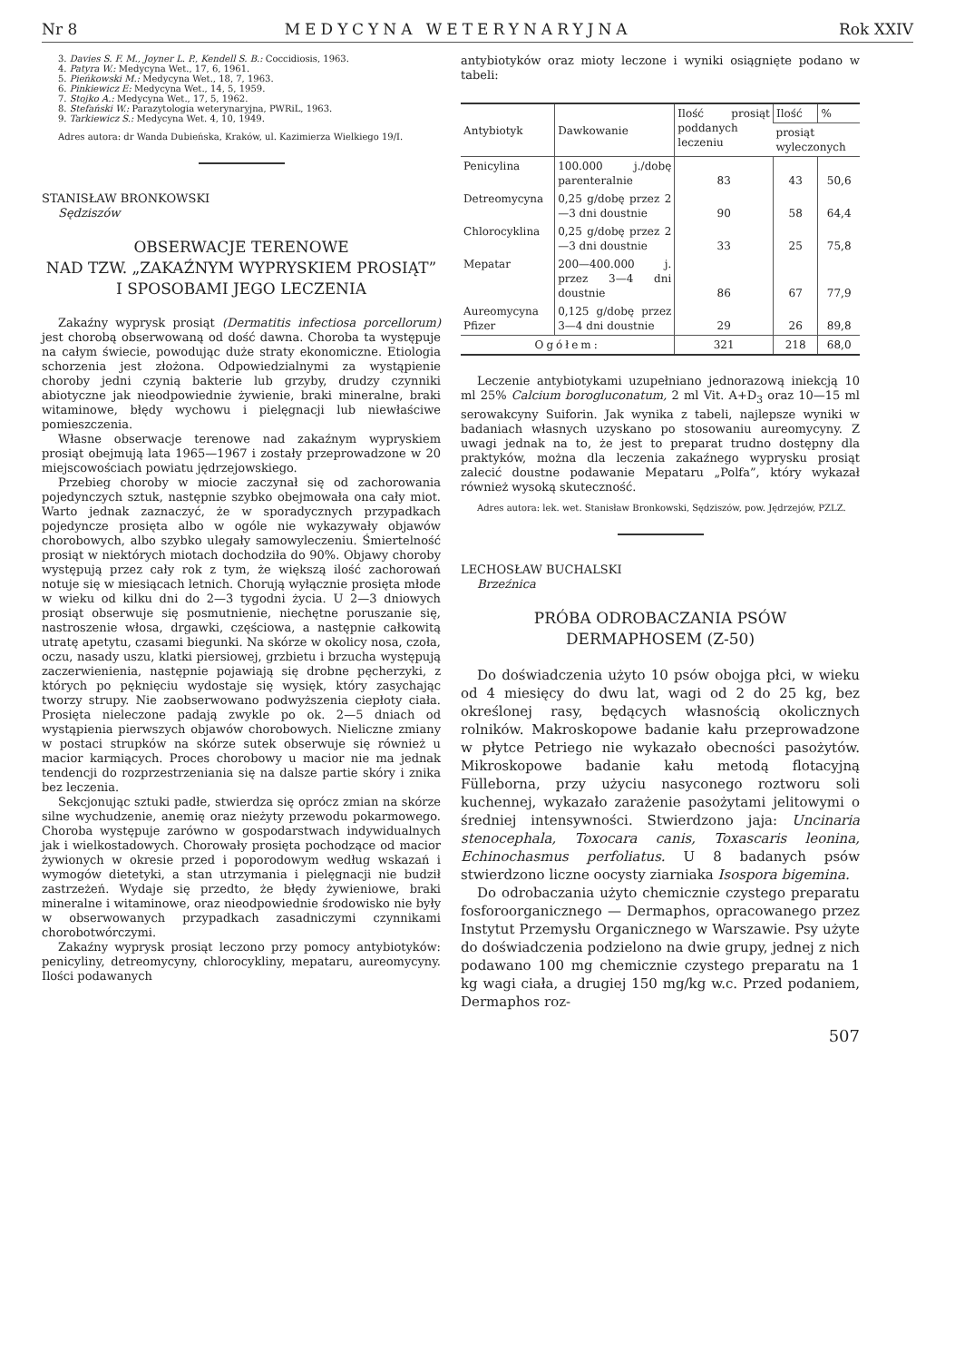Nr 8 MEDYCYNA WETERYNARYJNA Rok XXIV
3. Davies S. F. M., Joyner L. P., Kendell S. B.: Coccidiosis, 1963.
4. Patyra W.: Medycyna Wet., 17, 6, 1961.
5. Pieńkowski M.: Medycyna Wet., 18, 7, 1963.
6. Pinkiewicz E: Medycyna Wet., 14, 5, 1959.
7. Stojko A.: Medycyna Wet., 17, 5, 1962.
8. Stefański W.: Parazytologia weterynaryjna, PWRiL, 1963.
9. Tarkiewicz S.: Medycyna Wet. 4, 10, 1949.
Adres autora: dr Wanda Dubieńska, Kraków, ul. Kazimierza Wielkiego 19/I.
STANISŁAW BRONKOWSKI
Sędziszów
OBSERWACJE TERENOWE
NAD TZW. „ZAKAŹNYM WYPRYSKIEM PROSIĄT”
I SPOSOBAMI JEGO LECZENIA
Zakaźny wyprysk prosiąt (Dermatitis infectiosa porcellorum) jest chorobą obserwowaną od dość dawna. Choroba ta występuje na całym świecie, powodując duże straty ekonomiczne. Etiologia schorzenia jest złożona. Odpowiedzialnymi za wystąpienie choroby jedni czynią bakterie lub grzyby, drudzy czynniki abiotyczne jak nieodpowiednie żywienie, braki mineralne, braki witaminowe, błędy wychowu i pielęgnacji lub niewłaściwe pomieszczenia.
Własne obserwacje terenowe nad zakaźnym wypryskiem prosiąt obejmują lata 1965—1967 i zostały przeprowadzone w 20 miejscowościach powiatu jędrzejowskiego.
Przebieg choroby w miocie zaczynał się od zachorowania pojedynczych sztuk, następnie szybko obejmowała ona cały miot. Warto jednak zaznaczyć, że w sporadycznych przypadkach pojedyncze prosięta albo w ogóle nie wykazywały objawów chorobowych, albo szybko ulegały samowyleczeniu. Śmiertelność prosiąt w niektórych miotach dochodziła do 90%. Objawy choroby występują przez cały rok z tym, że większą ilość zachorowań notuje się w miesiącach letnich. Chorują wyłącznie prosięta młode w wieku od kilku dni do 2—3 tygodni życia. U 2—3 dniowych prosiąt obserwuje się posmutnienie, niechętne poruszanie się, nastroszenie włosa, drgawki, częściowa, a następnie całkowitą utratę apetytu, czasami biegunki. Na skórze w okolicy nosa, czoła, oczu, nasady uszu, klatki piersiowej, grzbietu i brzucha występują zaczerwienienia, następnie pojawiają się drobne pęcherzyki, z których po pęknięciu wydostaje się wysięk, który zasychając tworzy strupy. Nie zaobserwowano podwyższenia ciepłoty ciała. Prosięta nieleczone padają zwykle po ok. 2—5 dniach od wystąpienia pierwszych objawów chorobowych. Nieliczne zmiany w postaci strupków na skórze sutek obserwuje się również u macior karmiących. Proces chorobowy u macior nie ma jednak tendencji do rozprzestrzeniania się na dalsze partie skóry i znika bez leczenia.
Sekcjonując sztuki padłe, stwierdza się oprócz zmian na skórze silne wychudzenie, anemię oraz nieżyty przewodu pokarmowego. Choroba występuje zarówno w gospodarstwach indywidualnych jak i wielkostadowych. Chorowały prosięta pochodzące od macior żywionych w okresie przed i poporodowym według wskazań i wymogów dietetyki, a stan utrzymania i pielęgnacji nie budził zastrzeżeń. Wydaje się przedto, że błędy żywieniowe, braki mineralne i witaminowe, oraz nieodpowiednie środowisko nie były w obserwowanych przypadkach zasadniczymi czynnikami chorobotwórczymi.
Zakaźny wyprysk prosiąt leczono przy pomocy antybiotyków: penicyliny, detreomycyny, chlorocykliny, mepataru, aureomycyny. Ilości podawanych
antybiotyków oraz mioty leczone i wyniki osiągnięte podano w tabeli:
| Antybiotyk | Dawkowanie | Ilość prosiąt poddanych leczeniu | Ilość | % |
| --- | --- | --- | --- | --- |
| | | | prosiąt wyleczonych | |
| Penicylina | 100.000 j./dobę parenteralnie | 83 | 43 | 50,6 |
| Detreomycyna | 0,25 g/dobę przez 2—3 dni doustnie | 90 | 58 | 64,4 |
| Chlorocyklina | 0,25 g/dobę przez 2—3 dni doustnie | 33 | 25 | 75,8 |
| Mepatar | 200—400.000 j. przez 3—4 dni doustnie | 86 | 67 | 77,9 |
| Aureomycyna Pfizer | 0,125 g/dobę przez 3—4 dni doustnie | 29 | 26 | 89,8 |
| Ogółem: | | 321 | 218 | 68,0 |
Leczenie antybiotykami uzupełniano jednorazową iniekcją 10 ml 25% Calcium borogluconatum, 2 ml Vit. A+D<sub>3</sub> oraz 10—15 ml serowakcyny Suiforin. Jak wynika z tabeli, najlepsze wyniki w badaniach własnych uzyskano po stosowaniu aureomycyny. Z uwagi jednak na to, że jest to preparat trudno dostępny dla praktyków, można dla leczenia zakaźnego wyprysku prosiąt zalecić doustne podawanie Mepataru „Polfa”, który wykazał również wysoką skuteczność.
Adres autora: lek. wet. Stanisław Bronkowski, Sędziszów, pow. Jędrzejów, PZLZ.
LECHOSŁAW BUCHALSKI
Brzeźnica
PRÓBA ODROBACZANIA PSÓW
DERMAPHOSEM (Z-50)
Do doświadczenia użyto 10 psów obojga płci, w wieku od 4 miesięcy do dwu lat, wagi od 2 do 25 kg, bez określonej rasy, będących własnością okolicznych rolników. Makroskopowe badanie kału przeprowadzone w płytce Petriego nie wykazało obecności pasożytów. Mikroskopowe badanie kału metodą flotacyjną Fülleborna, przy użyciu nasyconego roztworu soli kuchennej, wykazało zarażenie pasożytami jelitowymi o średniej intensywności. Stwierdzono jaja: Uncinaria stenocephala, Toxocara canis, Toxascaris leonina, Echinochasmus perfoliatus. U 8 badanych psów stwierdzono liczne oocysty ziarniaka Isospora bigemina.
Do odrobaczania użyto chemicznie czystego preparatu fosforoorganicznego — Dermaphos, opracowanego przez Instytut Przemysłu Organicznego w Warszawie. Psy użyte do doświadczenia podzielono na dwie grupy, jednej z nich podawano 100 mg chemicznie czystego preparatu na 1 kg wagi ciała, a drugiej 150 mg/kg w.c. Przed podaniem, Dermaphos roz-
507